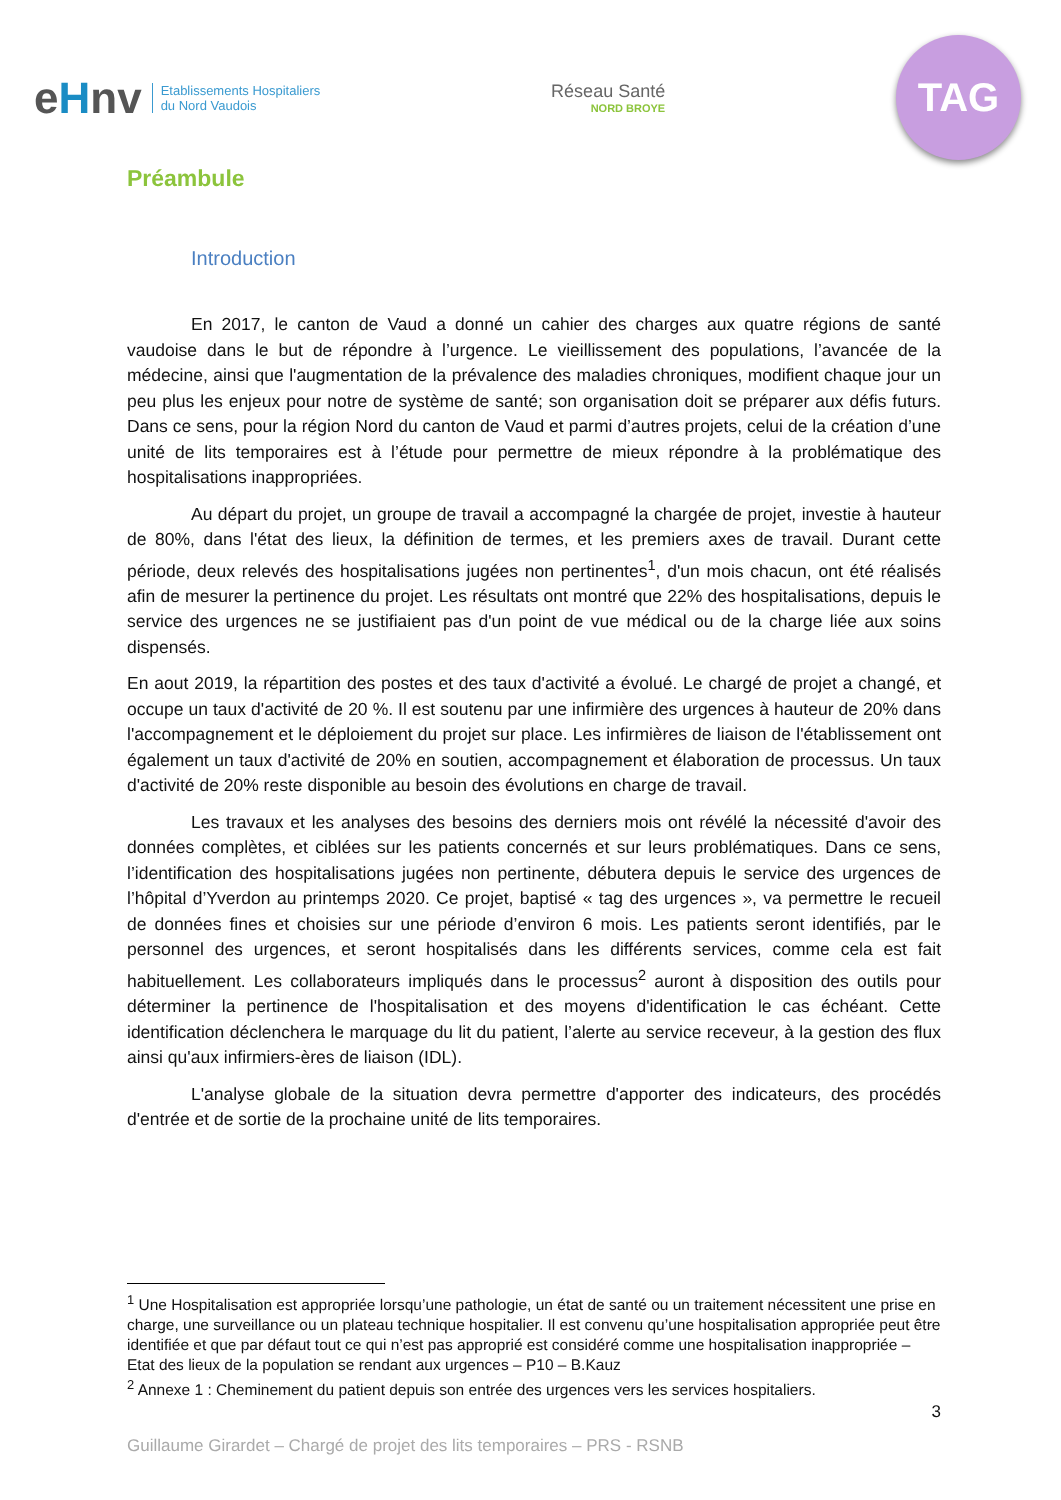eHnv
Etablissements Hospitaliers
du Nord Vaudois
Réseau Santé
NORD BROYE
TAG
Préambule
Introduction
En 2017, le canton de Vaud a donné un cahier des charges aux quatre régions de santé vaudoise dans le but de répondre à l’urgence. Le vieillissement des populations, l’avancée de la médecine, ainsi que l'augmentation de la prévalence des maladies chroniques, modifient chaque jour un peu plus les enjeux pour notre de système de santé; son organisation doit se préparer aux défis futurs. Dans ce sens, pour la région Nord du canton de Vaud et parmi d’autres projets, celui de la création d’une unité de lits temporaires est à l’étude pour permettre de mieux répondre à la problématique des hospitalisations inappropriées.
Au départ du projet, un groupe de travail a accompagné la chargée de projet, investie à hauteur de 80%, dans l'état des lieux, la définition de termes, et les premiers axes de travail. Durant cette période, deux relevés des hospitalisations jugées non pertinentes<sup>1</sup>, d'un mois chacun, ont été réalisés afin de mesurer la pertinence du projet. Les résultats ont montré que 22% des hospitalisations, depuis le service des urgences ne se justifiaient pas d'un point de vue médical ou de la charge liée aux soins dispensés.
En aout 2019, la répartition des postes et des taux d'activité a évolué. Le chargé de projet a changé, et occupe un taux d'activité de 20 %. Il est soutenu par une infirmière des urgences à hauteur de 20% dans l'accompagnement et le déploiement du projet sur place. Les infirmières de liaison de l'établissement ont également un taux d'activité de 20% en soutien, accompagnement et élaboration de processus. Un taux d'activité de 20% reste disponible au besoin des évolutions en charge de travail.
Les travaux et les analyses des besoins des derniers mois ont révélé la nécessité d'avoir des données complètes, et ciblées sur les patients concernés et sur leurs problématiques. Dans ce sens, l’identification des hospitalisations jugées non pertinente, débutera depuis le service des urgences de l’hôpital d’Yverdon au printemps 2020. Ce projet, baptisé « tag des urgences », va permettre le recueil de données fines et choisies sur une période d’environ 6 mois. Les patients seront identifiés, par le personnel des urgences, et seront hospitalisés dans les différents services, comme cela est fait habituellement. Les collaborateurs impliqués dans le processus<sup>2</sup> auront à disposition des outils pour déterminer la pertinence de l'hospitalisation et des moyens d'identification le cas échéant. Cette identification déclenchera le marquage du lit du patient, l’alerte au service receveur, à la gestion des flux ainsi qu'aux infirmiers-ères de liaison (IDL).
L'analyse globale de la situation devra permettre d'apporter des indicateurs, des procédés d'entrée et de sortie de la prochaine unité de lits temporaires.
<sup>1</sup> Une Hospitalisation est appropriée lorsqu’une pathologie, un état de santé ou un traitement nécessitent une prise en charge, une surveillance ou un plateau technique hospitalier. Il est convenu qu’une hospitalisation appropriée peut être identifiée et que par défaut tout ce qui n’est pas approprié est considéré comme une hospitalisation inappropriée – Etat des lieux de la population se rendant aux urgences – P10 – B.Kauz
<sup>2</sup> Annexe 1 : Cheminement du patient depuis son entrée des urgences vers les services hospitaliers.
3
Guillaume Girardet – Chargé de projet des lits temporaires – PRS - RSNB